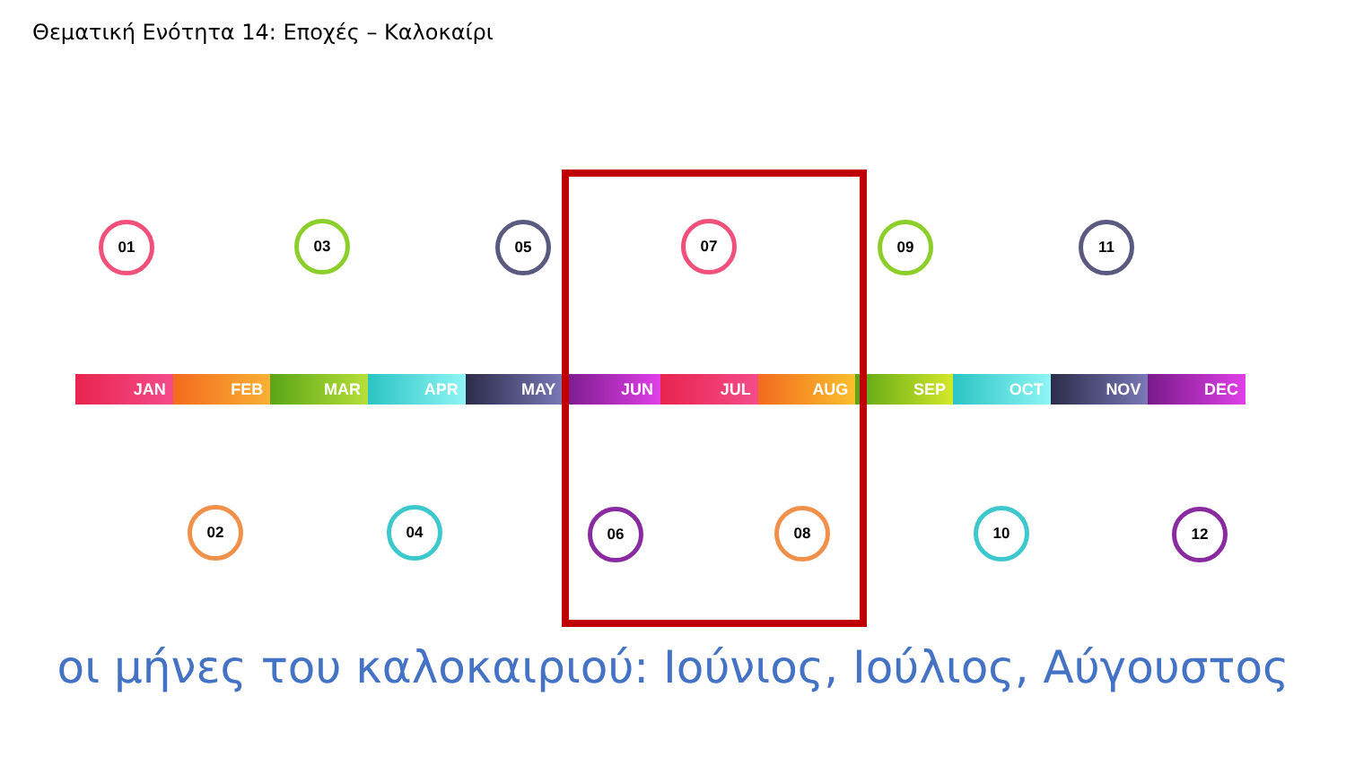Θεματική Ενότητα 14: Εποχές – Καλοκαίρι
JAN FEB MAR APR MAY JUN JUL AUG SEP OCT NOV DEC
01
02
03
04
05
06
07
08
09
10
11
12
οι μήνες του καλοκαιριού: Ιούνιος, Ιούλιος, Αύγουστος